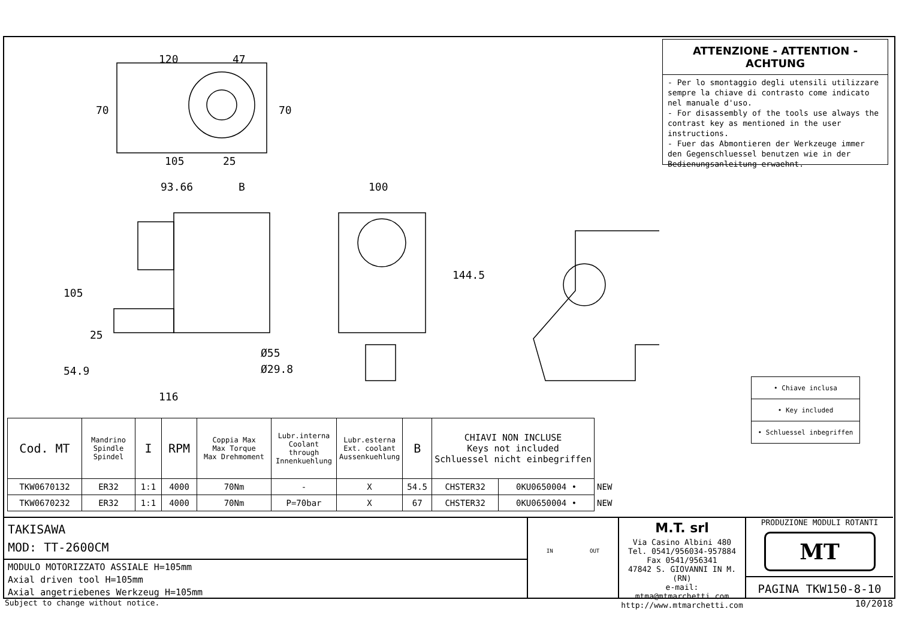120
47
105
25
70
70
93.66
B
100
105
25
54.9
144.5
Ø55
Ø29.8
116
ATTENZIONE - ATTENTION - ACHTUNG
- Per lo smontaggio degli utensili utilizzare sempre la chiave di contrasto come indicato nel manuale d'uso.
- For disassembly of the tools use always the contrast key as mentioned in the user instructions.
- Fuer das Abmontieren der Werkzeuge immer den Gegenschluessel benutzen wie in der Bedienungsanleitung erwaehnt.
| • Chiave inclusa |
| • Key included |
| • Schluessel inbegriffen |
| Cod. MT | Mandrino Spindle Spindel | I | RPM | Coppia Max Max Torque Max Drehmoment | Lubr.interna Coolant through Innenkuehlung | Lubr.esterna Ext. coolant Aussenkuehlung | B | CHIAVI NON INCLUSE Keys not included Schluessel nicht einbegriffen | | |
| TKW0670132 | ER32 | 1:1 | 4000 | 70Nm | - | X | 54.5 | CHSTER32 | 0KU0650004 • | NEW |
| TKW0670232 | ER32 | 1:1 | 4000 | 70Nm | P=70bar | X | 67 | CHSTER32 | 0KU0650004 • | NEW |
TAKISAWA
MOD: TT-2600CM
MODULO MOTORIZZATO ASSIALE H=105mm
Axial driven tool H=105mm
Axial angetriebenes Werkzeug H=105mm
IN OUT
M.T. srl
Via Casino Albini 480
Tel. 0541/956034-957884
Fax 0541/956341
47842 S. GIOVANNI IN M. (RN)
e-mail: mtma@mtmarchetti.com
http://www.mtmarchetti.com
PRODUZIONE MODULI ROTANTI
MT
PAGINA TKW150-8-10
Subject to change without notice. 10/2018